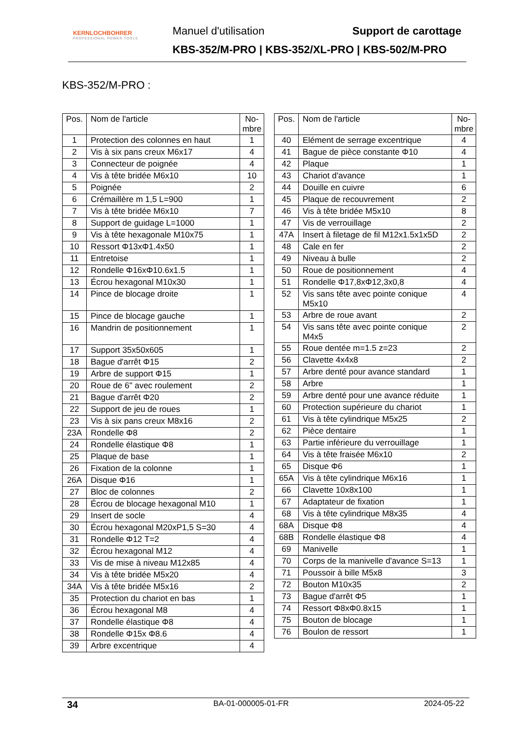KERNLOCHBOHRER
PROFESSIONAL POWER TOOLS
Manuel d'utilisation Support de carottage
KBS-352/M-PRO | KBS-352/XL-PRO | KBS-502/M-PRO
KBS-352/M-PRO :
| Pos. | Nom de l'article | No- mbre |
| --- | --- | --- |
| 1 | Protection des colonnes en haut | 1 |
| 2 | Vis à six pans creux M6x17 | 4 |
| 3 | Connecteur de poignée | 4 |
| 4 | Vis à tête bridée M6x10 | 10 |
| 5 | Poignée | 2 |
| 6 | Crémaillère m 1,5 L=900 | 1 |
| 7 | Vis à tête bridée M6x10 | 7 |
| 8 | Support de guidage L=1000 | 1 |
| 9 | Vis à tête hexagonale M10x75 | 1 |
| 10 | Ressort Φ13xΦ1.4x50 | 1 |
| 11 | Entretoise | 1 |
| 12 | Rondelle Φ16xΦ10.6x1.5 | 1 |
| 13 | Écrou hexagonal M10x30 | 1 |
| 14 | Pince de blocage droite | 1 |
| 15 | Pince de blocage gauche | 1 |
| 16 | Mandrin de positionnement | 1 |
| 17 | Support 35x50x605 | 1 |
| 18 | Bague d'arrêt Φ15 | 2 |
| 19 | Arbre de support Φ15 | 1 |
| 20 | Roue de 6" avec roulement | 2 |
| 21 | Bague d'arrêt Φ20 | 2 |
| 22 | Support de jeu de roues | 1 |
| 23 | Vis à six pans creux M8x16 | 2 |
| 23A | Rondelle Φ8 | 2 |
| 24 | Rondelle élastique Φ8 | 1 |
| 25 | Plaque de base | 1 |
| 26 | Fixation de la colonne | 1 |
| 26A | Disque Φ16 | 1 |
| 27 | Bloc de colonnes | 2 |
| 28 | Écrou de blocage hexagonal M10 | 1 |
| 29 | Insert de socle | 4 |
| 30 | Écrou hexagonal M20xP1,5 S=30 | 4 |
| 31 | Rondelle Φ12 T=2 | 4 |
| 32 | Écrou hexagonal M12 | 4 |
| 33 | Vis de mise à niveau M12x85 | 4 |
| 34 | Vis à tête bridée M5x20 | 4 |
| 34A | Vis à tête bridée M5x16 | 2 |
| 35 | Protection du chariot en bas | 1 |
| 36 | Écrou hexagonal M8 | 4 |
| 37 | Rondelle élastique Φ8 | 4 |
| 38 | Rondelle Φ15x Φ8.6 | 4 |
| 39 | Arbre excentrique | 4 |
| Pos. | Nom de l'article | No- mbre |
| --- | --- | --- |
| 40 | Elément de serrage excentrique | 4 |
| 41 | Bague de pièce constante Φ10 | 4 |
| 42 | Plaque | 1 |
| 43 | Chariot d'avance | 1 |
| 44 | Douille en cuivre | 6 |
| 45 | Plaque de recouvrement | 2 |
| 46 | Vis à tête bridée M5x10 | 8 |
| 47 | Vis de verrouillage | 2 |
| 47A | Insert à filetage de fil M12x1.5x1x5D | 2 |
| 48 | Cale en fer | 2 |
| 49 | Niveau à bulle | 2 |
| 50 | Roue de positionnement | 4 |
| 51 | Rondelle Φ17,8xΦ12,3x0,8 | 4 |
| 52 | Vis sans tête avec pointe conique M5x10 | 4 |
| 53 | Arbre de roue avant | 2 |
| 54 | Vis sans tête avec pointe conique M4x5 | 2 |
| 55 | Roue dentée m=1.5 z=23 | 2 |
| 56 | Clavette 4x4x8 | 2 |
| 57 | Arbre denté pour avance standard | 1 |
| 58 | Arbre | 1 |
| 59 | Arbre denté pour une avance réduite | 1 |
| 60 | Protection supérieure du chariot | 1 |
| 61 | Vis à tête cylindrique M5x25 | 2 |
| 62 | Pièce dentaire | 1 |
| 63 | Partie inférieure du verrouillage | 1 |
| 64 | Vis à tête fraisée M6x10 | 2 |
| 65 | Disque Φ6 | 1 |
| 65A | Vis à tête cylindrique M6x16 | 1 |
| 66 | Clavette 10x8x100 | 1 |
| 67 | Adaptateur de fixation | 1 |
| 68 | Vis à tête cylindrique M8x35 | 4 |
| 68A | Disque Φ8 | 4 |
| 68B | Rondelle élastique Φ8 | 4 |
| 69 | Manivelle | 1 |
| 70 | Corps de la manivelle d'avance S=13 | 1 |
| 71 | Poussoir à bille M5x8 | 3 |
| 72 | Bouton M10x35 | 2 |
| 73 | Bague d'arrêt Φ5 | 1 |
| 74 | Ressort Φ8xΦ0.8x15 | 1 |
| 75 | Bouton de blocage | 1 |
| 76 | Boulon de ressort | 1 |
34 BA-01-000005-01-FR 2024-05-22